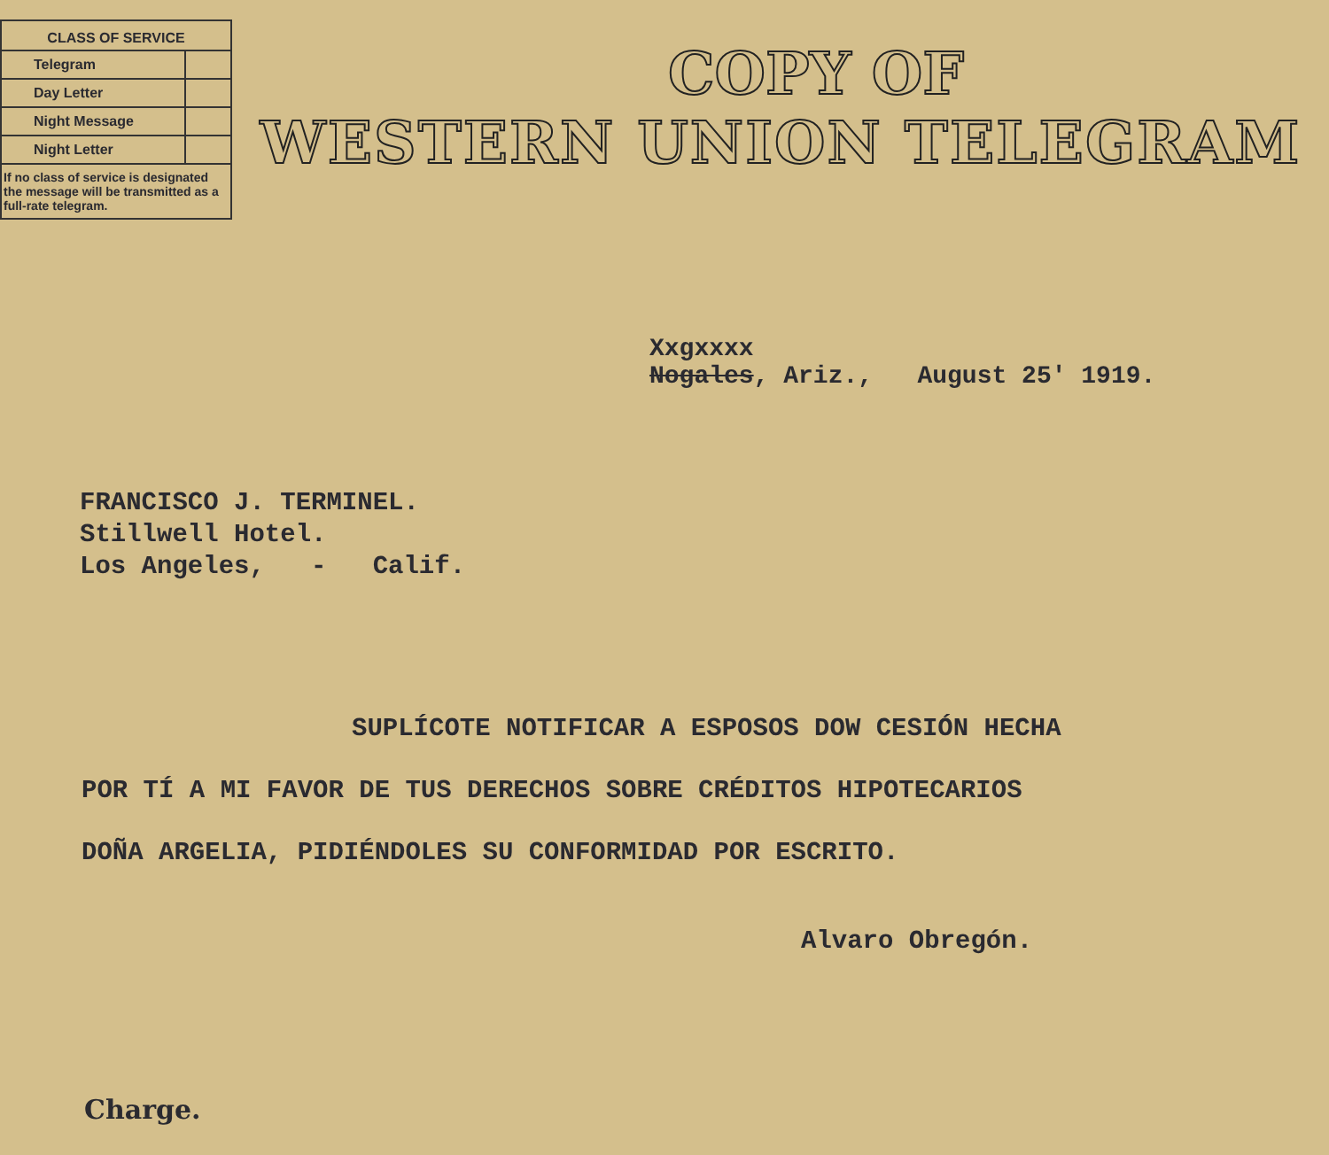| CLASS OF SERVICE | |
| --- | --- |
| Telegram | |
| Day Letter | |
| Night Message | |
| Night Letter | |
| If no class of service is designated the message will be transmitted as a full-rate telegram. | |
COPY OF
WESTERN UNION TELEGRAM
Xxgxxxx
Nogales, Ariz., August 25' 1919.
FRANCISCO J. TERMINEL.
Stillwell Hotel.
Los Angeles, - Calif.
SUPLÍCOTE NOTIFICAR A ESPOSOS DOW CESIÓN HECHA
POR TÍ A MI FAVOR DE TUS DERECHOS SOBRE CRÉDITOS HIPOTECARIOS
DOÑA ARGELIA, PIDIÉNDOLES SU CONFORMIDAD POR ESCRITO.
Alvaro Obregón.
Charge.